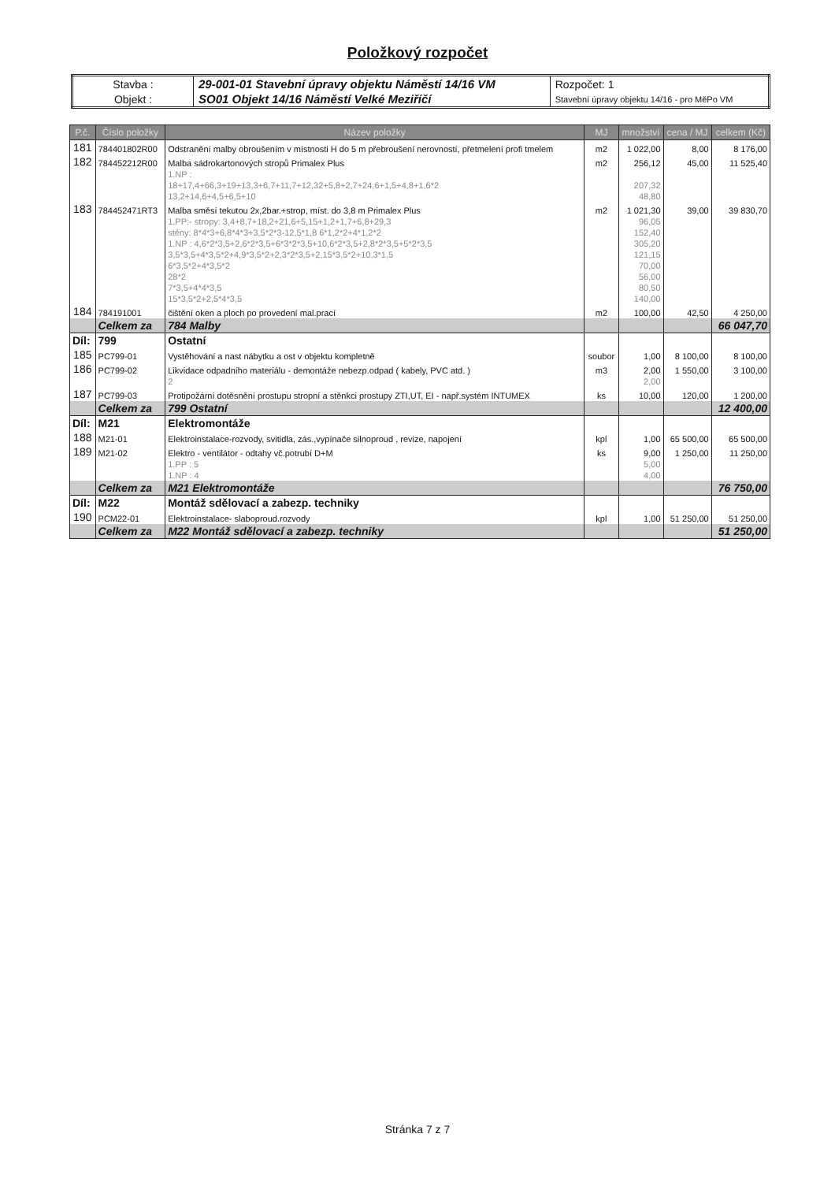Položkový rozpočet
| Stavba : | 29-001-01 Stavební úpravy objektu Náměstí 14/16 VM | Rozpočet: 1 |
| Objekt : | SO01 Objekt 14/16 Náměstí Velké Meziříčí | Stavební úpravy objektu 14/16 - pro MěPo VM |
| P.č. | Číslo položky | Název položky | MJ | množství | cena / MJ | celkem (Kč) |
| --- | --- | --- | --- | --- | --- | --- |
| 181 | 784401802R00 | Odstranění malby obroušením v místnosti H do 5 m přebroušení nerovností, přetmelení profi tmelem | m2 | 1 022,00 | 8,00 | 8 176,00 |
| 182 | 784452212R00 | Malba sádrokartonových stropů Primalex Plus | m2 | 256,12 | 45,00 | 11 525,40 |
| | | 1.NP : | | | | |
| | | 18+17,4+66,3+19+13,3+6,7+11,7+12,32+5,8+2,7+24,6+1,5+4,8+1,6*2 | | 207,32 | | |
| | | 13,2+14,6+4,5+6,5+10 | | 48,80 | | |
| 183 | 784452471RT3 | Malba směsí tekutou 2x,2bar.+strop, míst. do 3,8 m Primalex Plus | m2 | 1 021,30 | 39,00 | 39 830,70 |
| | | 1.PP:- stropy: 3,4+8,7+18,2+21,6+5,15+1,2+1,7+6,8+29,3 | | 96,05 | | |
| | | stěny: 8*4*3+6,8*4*3+3,5*2*3-12,5*1,8 6*1,2*2+4*1,2*2 | | 152,40 | | |
| | | 1.NP : 4,6*2*3,5+2,6*2*3,5+6*3*2*3,5+10,6*2*3,5+2,8*2*3,5+5*2*3,5 | | 305,20 | | |
| | | 3,5*3,5+4*3,5*2+4,9*3,5*2+2,3*2*3,5+2,15*3,5*2+10,3*1,5 | | 121,15 | | |
| | | 6*3,5*2+4*3,5*2 | | 70,00 | | |
| | | 28*2 | | 56,00 | | |
| | | 7*3,5+4*4*3,5 | | 80,50 | | |
| | | 15*3,5*2+2,5*4*3,5 | | 140,00 | | |
| 184 | 784191001 | čištění oken a ploch po provedení mal.prací | m2 | 100,00 | 42,50 | 4 250,00 |
| | Celkem za | 784 Malby | | | | 66 047,70 |
| Díl: | 799 | Ostatní | | | | |
| 185 | PC799-01 | Vystěhování a nast nábytku a ost v objektu kompletně | soubor | 1,00 | 8 100,00 | 8 100,00 |
| 186 | PC799-02 | Likvidace odpadního materiálu - demontáže nebezp.odpad ( kabely, PVC atd. ) | m3 | 2,00 | 1 550,00 | 3 100,00 |
| | | 2 | | 2,00 | | |
| 187 | PC799-03 | Protipožární dotěsnění prostupu stropní a stěnkci prostupy ZTI,UT, EI - např.systém INTUMEX | ks | 10,00 | 120,00 | 1 200,00 |
| | Celkem za | 799 Ostatní | | | | 12 400,00 |
| Díl: | M21 | Elektromontáže | | | | |
| 188 | M21-01 | Elektroinstalace-rozvody, svitidla, zás.,vypínače silnoproud , revize, napojení | kpl | 1,00 | 65 500,00 | 65 500,00 |
| 189 | M21-02 | Elektro - ventilátor - odtahy vč.potrubí D+M | ks | 9,00 | 1 250,00 | 11 250,00 |
| | | 1.PP : 5 | | 5,00 | | |
| | | 1.NP : 4 | | 4,00 | | |
| | Celkem za | M21 Elektromontáže | | | | 76 750,00 |
| Díl: | M22 | Montáž sdělovací a zabezp. techniky | | | | |
| 190 | PCM22-01 | Elektroinstalace- slaboproud.rozvody | kpl | 1,00 | 51 250,00 | 51 250,00 |
| | Celkem za | M22 Montáž sdělovací a zabezp. techniky | | | | 51 250,00 |
Stránka 7 z 7